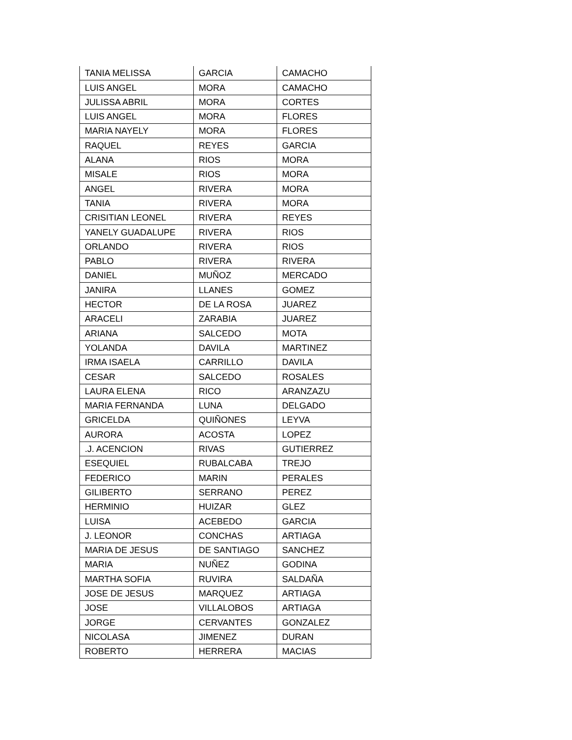| TANIA MELISSA | GARCIA | CAMACHO |
| LUIS ANGEL | MORA | CAMACHO |
| JULISSA ABRIL | MORA | CORTES |
| LUIS ANGEL | MORA | FLORES |
| MARIA NAYELY | MORA | FLORES |
| RAQUEL | REYES | GARCIA |
| ALANA | RIOS | MORA |
| MISALE | RIOS | MORA |
| ANGEL | RIVERA | MORA |
| TANIA | RIVERA | MORA |
| CRISITIAN LEONEL | RIVERA | REYES |
| YANELY GUADALUPE | RIVERA | RIOS |
| ORLANDO | RIVERA | RIOS |
| PABLO | RIVERA | RIVERA |
| DANIEL | MUÑOZ | MERCADO |
| JANIRA | LLANES | GOMEZ |
| HECTOR | DE LA ROSA | JUAREZ |
| ARACELI | ZARABIA | JUAREZ |
| ARIANA | SALCEDO | MOTA |
| YOLANDA | DAVILA | MARTINEZ |
| IRMA ISAELA | CARRILLO | DAVILA |
| CESAR | SALCEDO | ROSALES |
| LAURA ELENA | RICO | ARANZAZU |
| MARIA FERNANDA | LUNA | DELGADO |
| GRICELDA | QUIÑONES | LEYVA |
| AURORA | ACOSTA | LOPEZ |
| .J. ACENCION | RIVAS | GUTIERREZ |
| ESEQUIEL | RUBALCABA | TREJO |
| FEDERICO | MARIN | PERALES |
| GILIBERTO | SERRANO | PEREZ |
| HERMINIO | HUIZAR | GLEZ |
| LUISA | ACEBEDO | GARCIA |
| J. LEONOR | CONCHAS | ARTIAGA |
| MARIA DE JESUS | DE SANTIAGO | SANCHEZ |
| MARIA | NUÑEZ | GODINA |
| MARTHA SOFIA | RUVIRA | SALDAÑA |
| JOSE DE JESUS | MARQUEZ | ARTIAGA |
| JOSE | VILLALOBOS | ARTIAGA |
| JORGE | CERVANTES | GONZALEZ |
| NICOLASA | JIMENEZ | DURAN |
| ROBERTO | HERRERA | MACIAS |